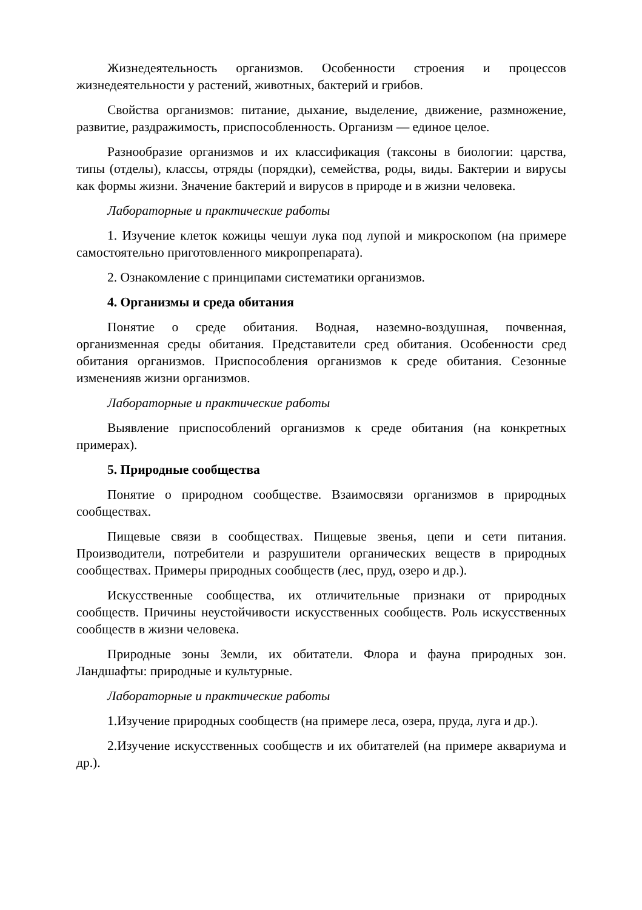Жизнедеятельность организмов. Особенности строения и процессов жизнедеятельности у растений, животных, бактерий и грибов.
Свойства организмов: питание, дыхание, выделение, движение, размножение, развитие, раздражимость, приспособленность. Организм — единое целое.
Разнообразие организмов и их классификация (таксоны в биологии: царства, типы (отделы), классы, отряды (порядки), семейства, роды, виды. Бактерии и вирусы как формы жизни. Значение бактерий и вирусов в природе и в жизни человека.
Лабораторные и практические работы
1. Изучение клеток кожицы чешуи лука под лупой и микроскопом (на примере самостоятельно приготовленного микропрепарата).
2. Ознакомление с принципами систематики организмов.
4. Организмы и среда обитания
Понятие о среде обитания. Водная, наземно-воздушная, почвенная, организменная среды обитания. Представители сред обитания. Особенности сред обитания организмов. Приспособления организмов к среде обитания. Сезонные измененияв жизни организмов.
Лабораторные и практические работы
Выявление приспособлений организмов к среде обитания (на конкретных примерах).
5. Природные сообщества
Понятие о природном сообществе. Взаимосвязи организмов в природных сообществах.
Пищевые связи в сообществах. Пищевые звенья, цепи и сети питания. Производители, потребители и разрушители органических веществ в природных сообществах. Примеры природных сообществ (лес, пруд, озеро и др.).
Искусственные сообщества, их отличительные признаки от природных сообществ. Причины неустойчивости искусственных сообществ. Роль искусственных сообществ в жизни человека.
Природные зоны Земли, их обитатели. Флора и фауна природных зон. Ландшафты: природные и культурные.
Лабораторные и практические работы
1.Изучение природных сообществ (на примере леса, озера, пруда, луга и др.).
2.Изучение искусственных сообществ и их обитателей (на примере аквариума и др.).